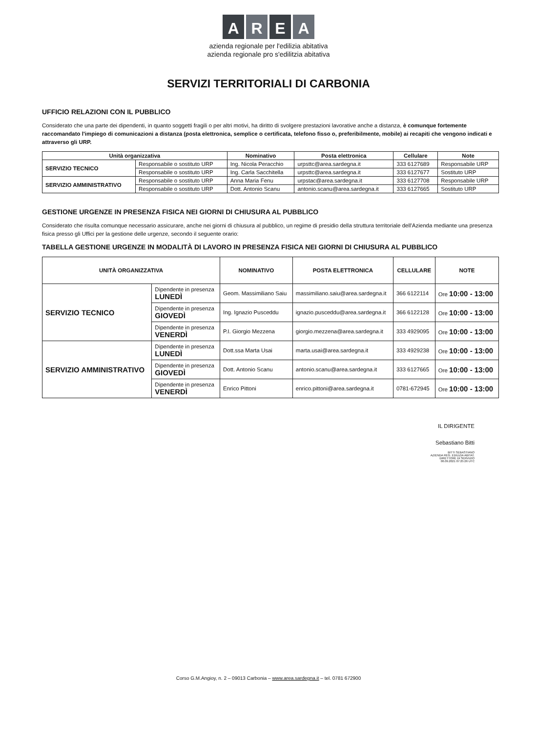AREA
azienda regionale per l'edilizia abitativa
azienda regionale pro s'edilitzia abitativa
SERVIZI TERRITORIALI DI CARBONIA
UFFICIO RELAZIONI CON IL PUBBLICO
Considerato che una parte dei dipendenti, in quanto soggetti fragili o per altri motivi, ha diritto di svolgere prestazioni lavorative anche a distanza, è comunque fortemente raccomandato l'impiego di comunicazioni a distanza (posta elettronica, semplice o certificata, telefono fisso o, preferibilmente, mobile) ai recapiti che vengono indicati e attraverso gli URP.
| Unità organizzativa | | Nominativo | Posta elettronica | Cellulare | Note |
| --- | --- | --- | --- | --- | --- |
| SERVIZIO TECNICO | Responsabile o sostituto URP | Ing. Nicola Peracchio | urpsttc@area.sardegna.it | 333 6127689 | Responsabile URP |
| | Responsabile o sostituto URP | Ing. Carla Sacchitella | urpsttc@area.sardegna.it | 333 6127677 | Sostituto URP |
| SERVIZIO AMMINISTRATIVO | Responsabile o sostituto URP | Anna Maria Fenu | urpstac@area.sardegna.it | 333 6127708 | Responsabile URP |
| | Responsabile o sostituto URP | Dott. Antonio Scanu | antonio.scanu@area.sardegna.it | 333 6127665 | Sostituto URP |
GESTIONE URGENZE IN PRESENZA FISICA NEI GIORNI DI CHIUSURA AL PUBBLICO
Considerato che risulta comunque necessario assicurare, anche nei giorni di chiusura al pubblico, un regime di presidio della struttura territoriale dell'Azienda mediante una presenza fisica presso gli Uffici per la gestione delle urgenze, secondo il seguente orario:
TABELLA GESTIONE URGENZE IN MODALITÀ DI LAVORO IN PRESENZA FISICA NEI GIORNI DI CHIUSURA AL PUBBLICO
| UNITÀ ORGANIZZATIVA | | NOMINATIVO | POSTA ELETTRONICA | CELLULARE | NOTE |
| --- | --- | --- | --- | --- | --- |
| SERVIZIO TECNICO | Dipendente in presenza LUNEDÌ | Geom. Massimiliano Saiu | massimiliano.saiu@area.sardegna.it | 366 6122114 | Ore 10:00 - 13:00 |
| | Dipendente in presenza GIOVEDÌ | Ing. Ignazio Pusceddu | ignazio.pusceddu@area.sardegna.it | 366 6122128 | Ore 10:00 - 13:00 |
| | Dipendente in presenza VENERDÌ | P.I. Giorgio Mezzena | giorgio.mezzena@area.sardegna.it | 333 4929095 | Ore 10:00 - 13:00 |
| SERVIZIO AMMINISTRATIVO | Dipendente in presenza LUNEDÌ | Dott.ssa Marta Usai | marta.usai@area.sardegna.it | 333 4929238 | Ore 10:00 - 13:00 |
| | Dipendente in presenza GIOVEDÌ | Dott. Antonio Scanu | antonio.scanu@area.sardegna.it | 333 6127665 | Ore 10:00 - 13:00 |
| | Dipendente in presenza VENERDÌ | Enrico Pittoni | enrico.pittoni@area.sardegna.it | 0781-672945 | Ore 10:00 - 13:00 |
IL DIRIGENTE
Sebastiano Bitti
BITTI SEBASTIANO
AZIENDA REG. EDILIZIA ABITAT.
DIRETTORE DI SERVIZIO
06.09.2021 07:25:26 UTC
Corso G.M.Angioy, n. 2 – 09013 Carbonia – www.area.sardegna.it – tel. 0781 672900